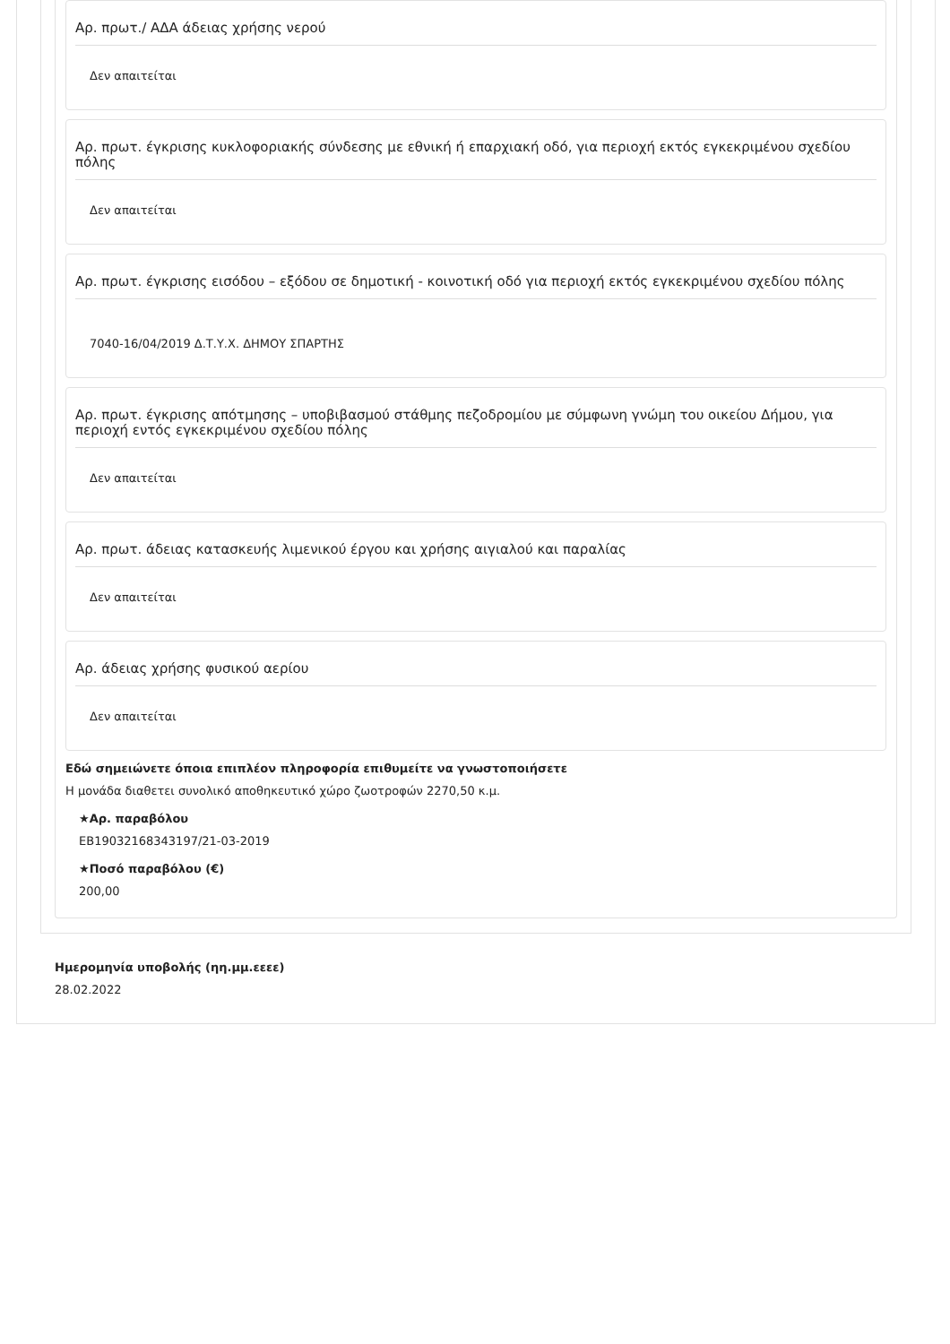Αρ. πρωτ./ ΑΔΑ άδειας χρήσης νερού
Δεν απαιτείται
Αρ. πρωτ. έγκρισης κυκλοφοριακής σύνδεσης με εθνική ή επαρχιακή οδό, για περιοχή εκτός εγκεκριμένου σχεδίου πόλης
Δεν απαιτείται
Αρ. πρωτ. έγκρισης εισόδου – εξόδου σε δημοτική - κοινοτική οδό για περιοχή εκτός εγκεκριμένου σχεδίου πόλης
7040-16/04/2019 Δ.Τ.Υ.Χ. ΔΗΜΟΥ ΣΠΑΡΤΗΣ
Αρ. πρωτ. έγκρισης απότμησης – υποβιβασμού στάθμης πεζοδρομίου με σύμφωνη γνώμη του οικείου Δήμου, για περιοχή εντός εγκεκριμένου σχεδίου πόλης
Δεν απαιτείται
Αρ. πρωτ. άδειας κατασκευής λιμενικού έργου και χρήσης αιγιαλού και παραλίας
Δεν απαιτείται
Αρ. άδειας χρήσης φυσικού αερίου
Δεν απαιτείται
Εδώ σημειώνετε όποια επιπλέον πληροφορία επιθυμείτε να γνωστοποιήσετε
Η μονάδα διαθετει συνολικό αποθηκευτικό χώρο ζωοτροφών 2270,50 κ.μ.
★Αρ. παραβόλου
ΕΒ19032168343197/21-03-2019
★Ποσό παραβόλου (€)
200,00
Ημερομηνία υποβολής (ηη.μμ.εεεε)
28.02.2022